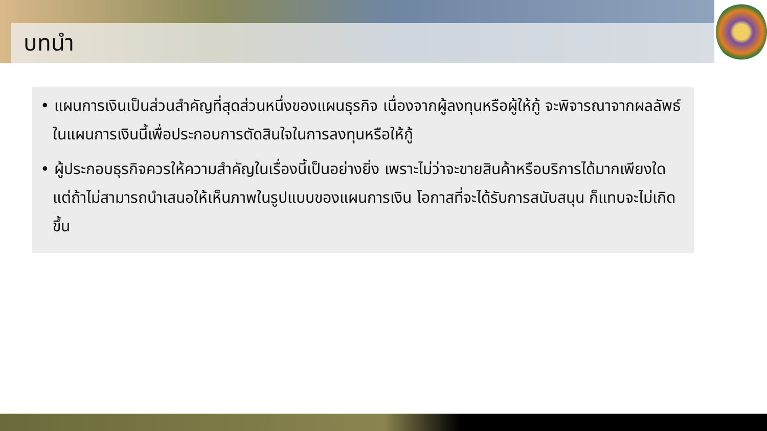บทนำ
• แผนการเงินเป็นส่วนสำคัญที่สุดส่วนหนึ่งของแผนธุรกิจ เนื่องจากผู้ลงทุนหรือผู้ให้กู้ จะพิจารณาจากผลลัพธ์ในแผนการเงินนี้เพื่อประกอบการตัดสินใจในการลงทุนหรือให้กู้
• ผู้ประกอบธุรกิจควรให้ความสำคัญในเรื่องนี้เป็นอย่างยิ่ง เพราะไม่ว่าจะขายสินค้าหรือบริการได้มากเพียงใด แต่ถ้าไม่สามารถนำเสนอให้เห็นภาพในรูปแบบของแผนการเงิน โอกาสที่จะได้รับการสนับสนุน ก็แทบจะไม่เกิดขึ้น